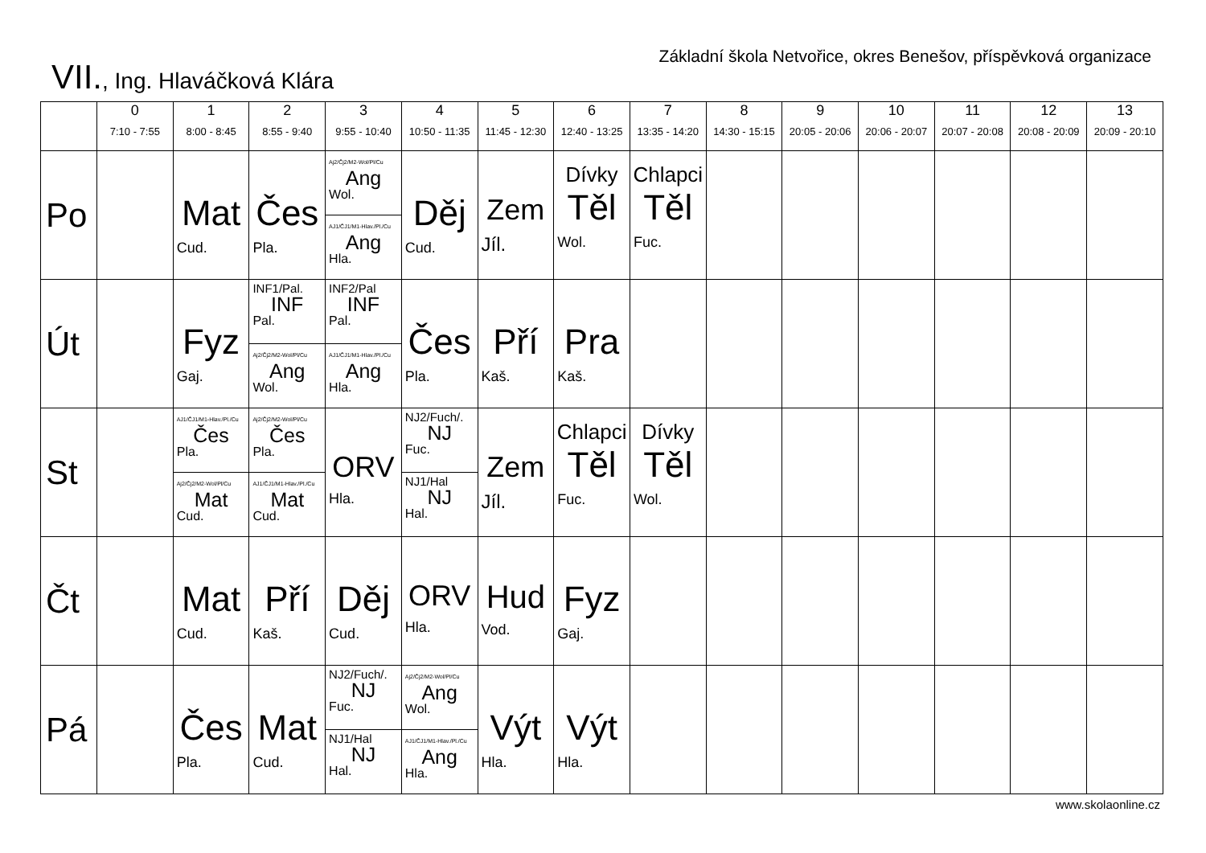Základní škola Netvořice, okres Benešov, příspěvková organizace
VII., Ing. Hlaváčková Klára
| | 0 7:10 - 7:55 | 1 8:00 - 8:45 | 2 8:55 - 9:40 | 3 9:55 - 10:40 | 4 10:50 - 11:35 | 5 11:45 - 12:30 | 6 12:40 - 13:25 | 7 13:35 - 14:20 | 8 14:30 - 15:15 | 9 20:05 - 20:06 | 10 20:06 - 20:07 | 11 20:07 - 20:08 | 12 20:08 - 20:09 | 13 20:09 - 20:10 |
| --- | --- | --- | --- | --- | --- | --- | --- | --- | --- | --- | --- | --- | --- | --- |
| Po | | Mat Cud. | Čes Pla. | Aj2/Čj2/M2-Wol/Pl/Cu Ang Wol. AJ1/ČJ1/M1-Hlav./Pl./Cu Ang Hla. | Děj Cud. | Zem Jíl. | Dívky Těl Wol. | Chlapci Těl Fuc. | | | | | | |
| Út | | Fyz Gaj. | INF1/Pal. INF Pal. Aj2/Čj2/M2-Wol/Pl/Cu Ang Wol. | INF2/Pal INF Pal. AJ1/ČJ1/M1-Hlav./Pl./Cu Ang Hla. | Čes Pla. | Pří Kaš. | Pra Kaš. | | | | | | | |
| St | | AJ1/ČJ1/M1-Hlav./Pl./Cu Čes Pla. Aj2/Čj2/M2-Wol/Pl/Cu Mat Cud. | Aj2/Čj2/M2-Wol/Pl/Cu Čes Pla. AJ1/ČJ1/M1-Hlav./Pl./Cu Mat Cud. | ORV Hla. | NJ2/Fuch/. NJ Fuc. NJ1/Hal NJ Hal. | Zem Jíl. | Chlapci Těl Fuc. | Dívky Těl Wol. | | | | | | |
| Čt | | Mat Cud. | Pří Kaš. | Děj Cud. | ORV Hla. | Hud Vod. | Fyz Gaj. | | | | | | | |
| Pá | | Čes Pla. | Mat Cud. | NJ2/Fuch/. NJ Fuc. NJ1/Hal NJ Hal. | Aj2/Čj2/M2-Wol/Pl/Cu Ang Wol. AJ1/ČJ1/M1-Hlav./Pl./Cu Ang Hla. | Výt Hla. | Výt Hla. | | | | | | | |
www.skolaonline.cz